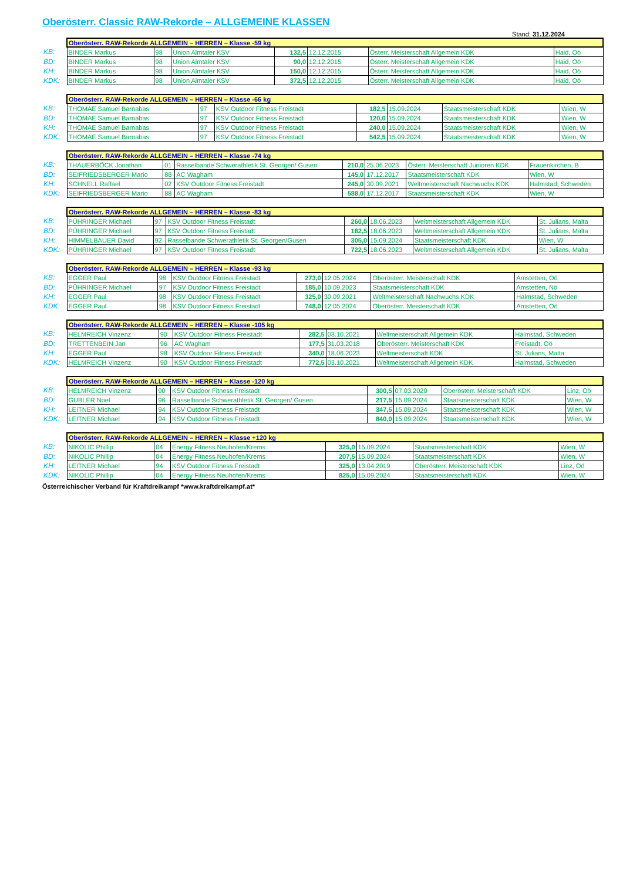Oberösterr. Classic RAW-Rekorde – ALLGEMEINE KLASSEN
Stand: 31.12.2024
| | Oberösterr. RAW-Rekorde ALLGEMEIN – HERREN – Klasse -59 kg | | | | | | |
| KB: | BINDER Markus | 98 | Union Almtaler KSV | 132,5 | 12.12.2015 | Österr. Meisterschaft Allgemein KDK | Haid, Oö |
| BD: | BINDER Markus | 98 | Union Almtaler KSV | 90,0 | 12.12.2015 | Österr. Meisterschaft Allgemein KDK | Haid, Oö |
| KH: | BINDER Markus | 98 | Union Almtaler KSV | 150,0 | 12.12.2015 | Österr. Meisterschaft Allgemein KDK | Haid, Oö |
| KDK: | BINDER Markus | 98 | Union Almtaler KSV | 372,5 | 12.12.2015 | Österr. Meisterschaft Allgemein KDK | Haid, Oö |
| | Oberösterr. RAW-Rekorde ALLGEMEIN – HERREN – Klasse -66 kg | | | | | | |
| KB: | THOMAE Samuel Barnabas | 97 | KSV Outdoor Fitness Freistadt | 182,5 | 15.09.2024 | Staatsmeisterschaft KDK | Wien, W |
| BD: | THOMAE Samuel Barnabas | 97 | KSV Outdoor Fitness Freistadt | 120,0 | 15.09.2024 | Staatsmeisterschaft KDK | Wien, W |
| KH: | THOMAE Samuel Barnabas | 97 | KSV Outdoor Fitness Freistadt | 240,0 | 15.09.2024 | Staatsmeisterschaft KDK | Wien, W |
| KDK: | THOMAE Samuel Barnabas | 97 | KSV Outdoor Fitness Freistadt | 542,5 | 15.09.2024 | Staatsmeisterschaft KDK | Wien, W |
| | Oberösterr. RAW-Rekorde ALLGEMEIN – HERREN – Klasse -74 kg | | | | | | |
| KB: | THAUERBÖCK Jonathan | 01 | Rasselbande Schwerathletik St. Georgen/ Gusen | 210,0 | 25.06.2023 | Österr. Meisterschaft Junioren KDK | Frauenkirchen, B |
| BD: | SEIFRIEDSBERGER Mario | 88 | AC Wagham | 145,0 | 17.12.2017 | Staatsmeisterschaft KDK | Wien, W |
| KH: | SCHNELL Raffael | 02 | KSV Outdoor Fitness Freistadt | 245,0 | 30.09.2021 | Weltmeisterschaft Nachwuchs KDK | Halmstad, Schweden |
| KDK: | SEIFRIEDSBERGER Mario | 88 | AC Wagham | 588,0 | 17.12.2017 | Staatsmeisterschaft KDK | Wien, W |
| | Oberösterr. RAW-Rekorde ALLGEMEIN – HERREN – Klasse -83 kg | | | | | | |
| KB: | PÜHRINGER Michael | 97 | KSV Outdoor Fitness Freistadt | 260,0 | 18.06.2023 | Weltmeisterschaft Allgemein KDK | St. Julians, Malta |
| BD: | PÜHRINGER Michael | 97 | KSV Outdoor Fitness Freistadt | 182,5 | 18.06.2023 | Weltmeisterschaft Allgemein KDK | St. Julians, Malta |
| KH: | HIMMELBAUER David | 92 | Rasselbande Schwerathletik St. Georgen/Gusen | 305,0 | 15.09.2024 | Staatsmeisterschaft KDK | Wien, W |
| KDK: | PÜHRINGER Michael | 97 | KSV Outdoor Fitness Freistadt | 722,5 | 18.06.2023 | Weltmeisterschaft Allgemein KDK | St. Julians, Malta |
| | Oberösterr. RAW-Rekorde ALLGEMEIN – HERREN – Klasse -93 kg | | | | | | |
| KB: | EGGER Paul | 98 | KSV Outdoor Fitness Freistadt | 273,0 | 12.05.2024 | Oberösterr. Meisterschaft KDK | Amstetten, Oö |
| BD: | PÜHRINGER Michael | 97 | KSV Outdoor Fitness Freistadt | 185,0 | 10.09.2023 | Staatsmeisterschaft KDK | Amstetten, Nö |
| KH: | EGGER Paul | 98 | KSV Outdoor Fitness Freistadt | 325,0 | 30.09.2021 | Weltmeisterschaft Nachwuchs KDK | Halmstad, Schweden |
| KDK: | EGGER Paul | 98 | KSV Outdoor Fitness Freistadt | 748,0 | 12.05.2024 | Oberösterr. Meisterschaft KDK | Amstetten, Oö |
| | Oberösterr. RAW-Rekorde ALLGEMEIN – HERREN – Klasse -105 kg | | | | | | |
| KB: | HELMREICH Vinzenz | 90 | KSV Outdoor Fitness Freistadt | 282,5 | 03.10.2021 | Weltmeisterschaft Allgemein KDK | Halmstad, Schweden |
| BD: | TRETTENBEIN Jan | 96 | AC Wagham | 177,5 | 31.03.2018 | Oberösterr. Meisterschaft KDK | Freistadt, Oö |
| KH: | EGGER Paul | 98 | KSV Outdoor Fitness Freistadt | 340,0 | 18.06.2023 | Weltmeisterschaft KDK | St. Julians, Malta |
| KDK: | HELMREICH Vinzenz | 90 | KSV Outdoor Fitness Freistadt | 772,5 | 03.10.2021 | Weltmeisterschaft Allgemein KDK | Halmstad, Schweden |
| | Oberösterr. RAW-Rekorde ALLGEMEIN – HERREN – Klasse -120 kg | | | | | | |
| KB: | HELMREICH Vinzenz | 90 | KSV Outdoor Fitness Freistadt | 300,5 | 07.03.2020 | Oberösterr. Meisterschaft KDK | Linz, Oö |
| BD: | GUBLER Noel | 96 | Rasselbande Schwerathletik St. Georgen/ Gusen | 217,5 | 15.09.2024 | Staatsmeisterschaft KDK | Wien, W |
| KH: | LEITNER Michael | 94 | KSV Outdoor Fitness Freistadt | 347,5 | 15.09.2024 | Staatsmeisterschaft KDK | Wien, W |
| KDK: | LEITNER Michael | 94 | KSV Outdoor Fitness Freistadt | 840,0 | 15.09.2024 | Staatsmeisterschaft KDK | Wien, W |
| | Oberösterr. RAW-Rekorde ALLGEMEIN – HERREN – Klasse +120 kg | | | | | | |
| KB: | NIKOLIC Phillip | 04 | Energy Fitness Neuhofen/Krems | 325,0 | 15.09.2024 | Staatsmeisterschaft KDK | Wien, W |
| BD: | NIKOLIC Phillip | 04 | Energy Fitness Neuhofen/Krems | 207,5 | 15.09.2024 | Staatsmeisterschaft KDK | Wien, W |
| KH: | LEITNER Michael | 94 | KSV Outdoor Fitness Freistadt | 325,0 | 13.04.2019 | Oberösterr. Meisterschaft KDK | Linz, Oö |
| KDK: | NIKOLIC Phillip | 04 | Energy Fitness Neuhofen/Krems | 825,0 | 15.09.2024 | Staatsmeisterschaft KDK | Wien, W |
Österreichischer Verband für Kraftdreikampf *www.kraftdreikampf.at*